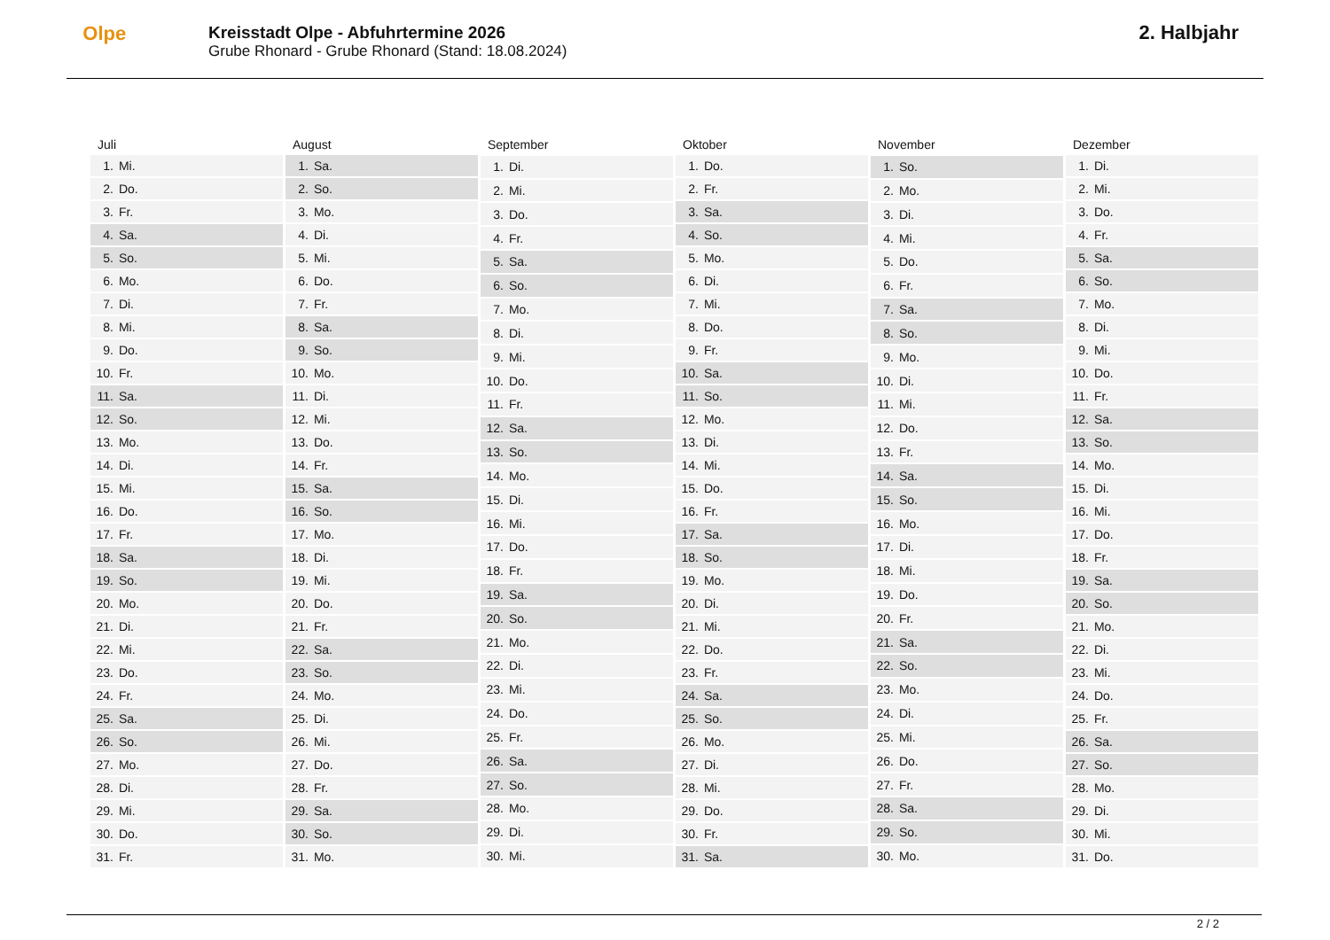Olpe
Kreisstadt Olpe - Abfuhrtermine 2026
Grube Rhonard - Grube Rhonard (Stand: 18.08.2024)
2. Halbjahr
| Juli | |
| --- | --- |
| 1. | Mi. |
| 2. | Do. |
| 3. | Fr. |
| 4. | Sa. |
| 5. | So. |
| 6. | Mo. |
| 7. | Di. |
| 8. | Mi. |
| 9. | Do. |
| 10. | Fr. |
| 11. | Sa. |
| 12. | So. |
| 13. | Mo. |
| 14. | Di. |
| 15. | Mi. |
| 16. | Do. |
| 17. | Fr. |
| 18. | Sa. |
| 19. | So. |
| 20. | Mo. |
| 21. | Di. |
| 22. | Mi. |
| 23. | Do. |
| 24. | Fr. |
| 25. | Sa. |
| 26. | So. |
| 27. | Mo. |
| 28. | Di. |
| 29. | Mi. |
| 30. | Do. |
| 31. | Fr. |
| August | |
| --- | --- |
| 1. | Sa. |
| 2. | So. |
| 3. | Mo. |
| 4. | Di. |
| 5. | Mi. |
| 6. | Do. |
| 7. | Fr. |
| 8. | Sa. |
| 9. | So. |
| 10. | Mo. |
| 11. | Di. |
| 12. | Mi. |
| 13. | Do. |
| 14. | Fr. |
| 15. | Sa. |
| 16. | So. |
| 17. | Mo. |
| 18. | Di. |
| 19. | Mi. |
| 20. | Do. |
| 21. | Fr. |
| 22. | Sa. |
| 23. | So. |
| 24. | Mo. |
| 25. | Di. |
| 26. | Mi. |
| 27. | Do. |
| 28. | Fr. |
| 29. | Sa. |
| 30. | So. |
| 31. | Mo. |
| September | |
| --- | --- |
| 1. | Di. |
| 2. | Mi. |
| 3. | Do. |
| 4. | Fr. |
| 5. | Sa. |
| 6. | So. |
| 7. | Mo. |
| 8. | Di. |
| 9. | Mi. |
| 10. | Do. |
| 11. | Fr. |
| 12. | Sa. |
| 13. | So. |
| 14. | Mo. |
| 15. | Di. |
| 16. | Mi. |
| 17. | Do. |
| 18. | Fr. |
| 19. | Sa. |
| 20. | So. |
| 21. | Mo. |
| 22. | Di. |
| 23. | Mi. |
| 24. | Do. |
| 25. | Fr. |
| 26. | Sa. |
| 27. | So. |
| 28. | Mo. |
| 29. | Di. |
| 30. | Mi. |
| Oktober | |
| --- | --- |
| 1. | Do. |
| 2. | Fr. |
| 3. | Sa. |
| 4. | So. |
| 5. | Mo. |
| 6. | Di. |
| 7. | Mi. |
| 8. | Do. |
| 9. | Fr. |
| 10. | Sa. |
| 11. | So. |
| 12. | Mo. |
| 13. | Di. |
| 14. | Mi. |
| 15. | Do. |
| 16. | Fr. |
| 17. | Sa. |
| 18. | So. |
| 19. | Mo. |
| 20. | Di. |
| 21. | Mi. |
| 22. | Do. |
| 23. | Fr. |
| 24. | Sa. |
| 25. | So. |
| 26. | Mo. |
| 27. | Di. |
| 28. | Mi. |
| 29. | Do. |
| 30. | Fr. |
| 31. | Sa. |
| November | |
| --- | --- |
| 1. | So. |
| 2. | Mo. |
| 3. | Di. |
| 4. | Mi. |
| 5. | Do. |
| 6. | Fr. |
| 7. | Sa. |
| 8. | So. |
| 9. | Mo. |
| 10. | Di. |
| 11. | Mi. |
| 12. | Do. |
| 13. | Fr. |
| 14. | Sa. |
| 15. | So. |
| 16. | Mo. |
| 17. | Di. |
| 18. | Mi. |
| 19. | Do. |
| 20. | Fr. |
| 21. | Sa. |
| 22. | So. |
| 23. | Mo. |
| 24. | Di. |
| 25. | Mi. |
| 26. | Do. |
| 27. | Fr. |
| 28. | Sa. |
| 29. | So. |
| 30. | Mo. |
| Dezember | |
| --- | --- |
| 1. | Di. |
| 2. | Mi. |
| 3. | Do. |
| 4. | Fr. |
| 5. | Sa. |
| 6. | So. |
| 7. | Mo. |
| 8. | Di. |
| 9. | Mi. |
| 10. | Do. |
| 11. | Fr. |
| 12. | Sa. |
| 13. | So. |
| 14. | Mo. |
| 15. | Di. |
| 16. | Mi. |
| 17. | Do. |
| 18. | Fr. |
| 19. | Sa. |
| 20. | So. |
| 21. | Mo. |
| 22. | Di. |
| 23. | Mi. |
| 24. | Do. |
| 25. | Fr. |
| 26. | Sa. |
| 27. | So. |
| 28. | Mo. |
| 29. | Di. |
| 30. | Mi. |
| 31. | Do. |
2 / 2